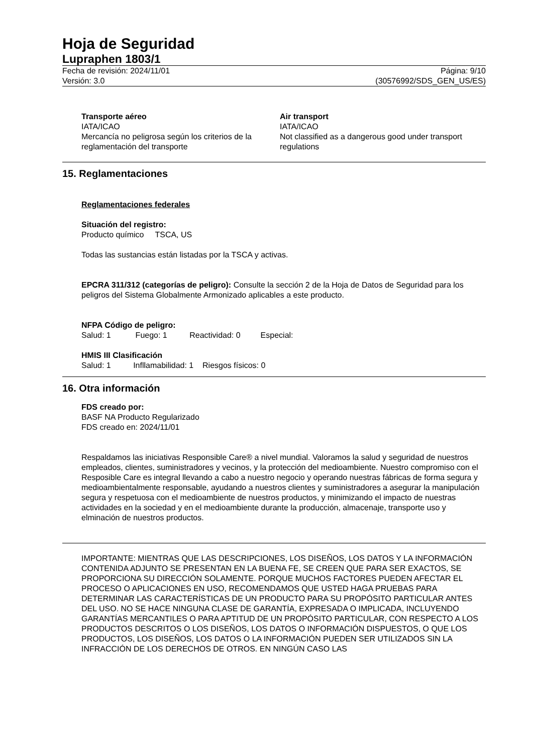Hoja de Seguridad
Lupraphen 1803/1
Fecha de revisión: 2024/11/01
Versión: 3.0
Página: 9/10
(30576992/SDS_GEN_US/ES)
Transporte aéreo
IATA/ICAO
Mercancía no peligrosa según los criterios de la reglamentación del transporte
Air transport
IATA/ICAO
Not classified as a dangerous good under transport regulations
15. Reglamentaciones
Reglamentaciones federales
Situación del registro:
Producto químico TSCA, US
Todas las sustancias están listadas por la TSCA y activas.
EPCRA 311/312 (categorías de peligro): Consulte la sección 2 de la Hoja de Datos de Seguridad para los peligros del Sistema Globalmente Armonizado aplicables a este producto.
NFPA Código de peligro:
Salud: 1 Fuego: 1 Reactividad: 0 Especial:
HMIS III Clasificación
Salud: 1 Infllamabilidad: 1 Riesgos físicos: 0
16. Otra información
FDS creado por:
BASF NA Producto Regularizado
FDS creado en: 2024/11/01
Respaldamos las iniciativas Responsible Care® a nivel mundial. Valoramos la salud y seguridad de nuestros empleados, clientes, suministradores y vecinos, y la protección del medioambiente. Nuestro compromiso con el Resposible Care es integral llevando a cabo a nuestro negocio y operando nuestras fábricas de forma segura y medioambientalmente responsable, ayudando a nuestros clientes y suministradores a asegurar la manipulación segura y respetuosa con el medioambiente de nuestros productos, y minimizando el impacto de nuestras actividades en la sociedad y en el medioambiente durante la producción, almacenaje, transporte uso y elminación de nuestros productos.
IMPORTANTE: MIENTRAS QUE LAS DESCRIPCIONES, LOS DISEÑOS, LOS DATOS Y LA INFORMACIÓN CONTENIDA ADJUNTO SE PRESENTAN EN LA BUENA FE, SE CREEN QUE PARA SER EXACTOS, SE PROPORCIONA SU DIRECCIÓN SOLAMENTE. PORQUE MUCHOS FACTORES PUEDEN AFECTAR EL PROCESO O APLICACIONES EN USO, RECOMENDAMOS QUE USTED HAGA PRUEBAS PARA DETERMINAR LAS CARACTERÍSTICAS DE UN PRODUCTO PARA SU PROPÓSITO PARTICULAR ANTES DEL USO. NO SE HACE NINGUNA CLASE DE GARANTÍA, EXPRESADA O IMPLICADA, INCLUYENDO GARANTÍAS MERCANTILES O PARA APTITUD DE UN PROPÓSITO PARTICULAR, CON RESPECTO A LOS PRODUCTOS DESCRITOS O LOS DISEÑOS, LOS DATOS O INFORMACIÓN DISPUESTOS, O QUE LOS PRODUCTOS, LOS DISEÑOS, LOS DATOS O LA INFORMACIÓN PUEDEN SER UTILIZADOS SIN LA INFRACCIÓN DE LOS DERECHOS DE OTROS. EN NINGÚN CASO LAS